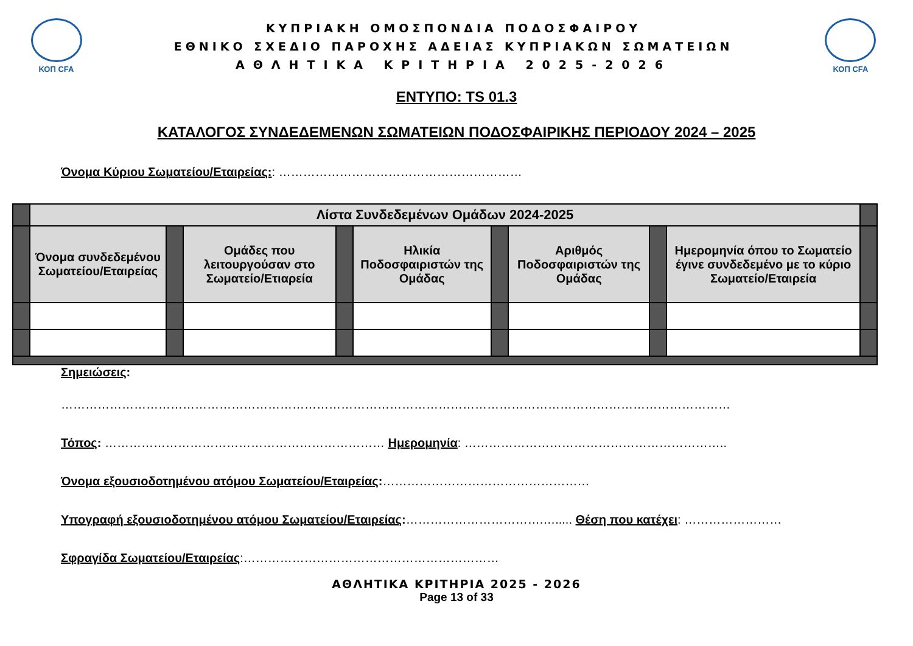ΚΟΠ CFA
ΚΥΠΡΙΑΚΗ ΟΜΟΣΠΟΝΔΙΑ ΠΟΔΟΣΦΑΙΡΟΥ
ΕΘΝΙΚΟ ΣΧΕΔΙΟ ΠΑΡΟΧΗΣ ΑΔΕΙΑΣ ΚΥΠΡΙΑΚΩΝ ΣΩΜΑΤΕΙΩΝ
ΑΘΛΗΤΙΚΑ ΚΡΙΤΗΡΙΑ 2025-2026
ΚΟΠ CFA
ΕΝΤΥΠΟ: TS 01.3
ΚΑΤΑΛΟΓΟΣ ΣΥΝΔΕΔΕΜΕΝΩΝ ΣΩΜΑΤΕΙΩΝ ΠΟΔΟΣΦΑΙΡΙΚΗΣ ΠΕΡΙΟΔΟΥ 2024 – 2025
Όνομα Κύριου Σωματείου/Εταιρείας:: ……………………………………………………
| | Λίστα Συνδεδεμένων Ομάδων 2024-2025 | | | | | | | | | |
| | Όνομα συνδεδεμένου Σωματείου/Εταιρείας | | Ομάδες που λειτουργούσαν στο Σωματείο/Ετιαρεία | | Ηλικία Ποδοσφαιριστών της Ομάδας | | Αριθμός Ποδοσφαιριστών της Ομάδας | | Ημερομηνία όπου το Σωματείο έγινε συνδεδεμένο με το κύριο Σωματείο/Εταιρεία | |
Σημειώσεις:
…………………………………………………………………………………………………………………………………………………
Τόπος: …………………………………………………………… Ημερομηνία: ………………………………………………………..
Όνομα εξουσιοδοτημένου ατόμου Σωματείου/Εταιρείας:……………………………………………
Υπογραφή εξουσιοδοτημένου ατόμου Σωματείου/Εταιρείας:…………………………….…..... Θέση που κατέχει: ……………………
Σφραγίδα Σωματείου/Εταιρείας:………………………………………………………
ΑΘΛΗΤΙΚΑ ΚΡΙΤΗΡΙΑ 2025 - 2026
Page 13 of 33